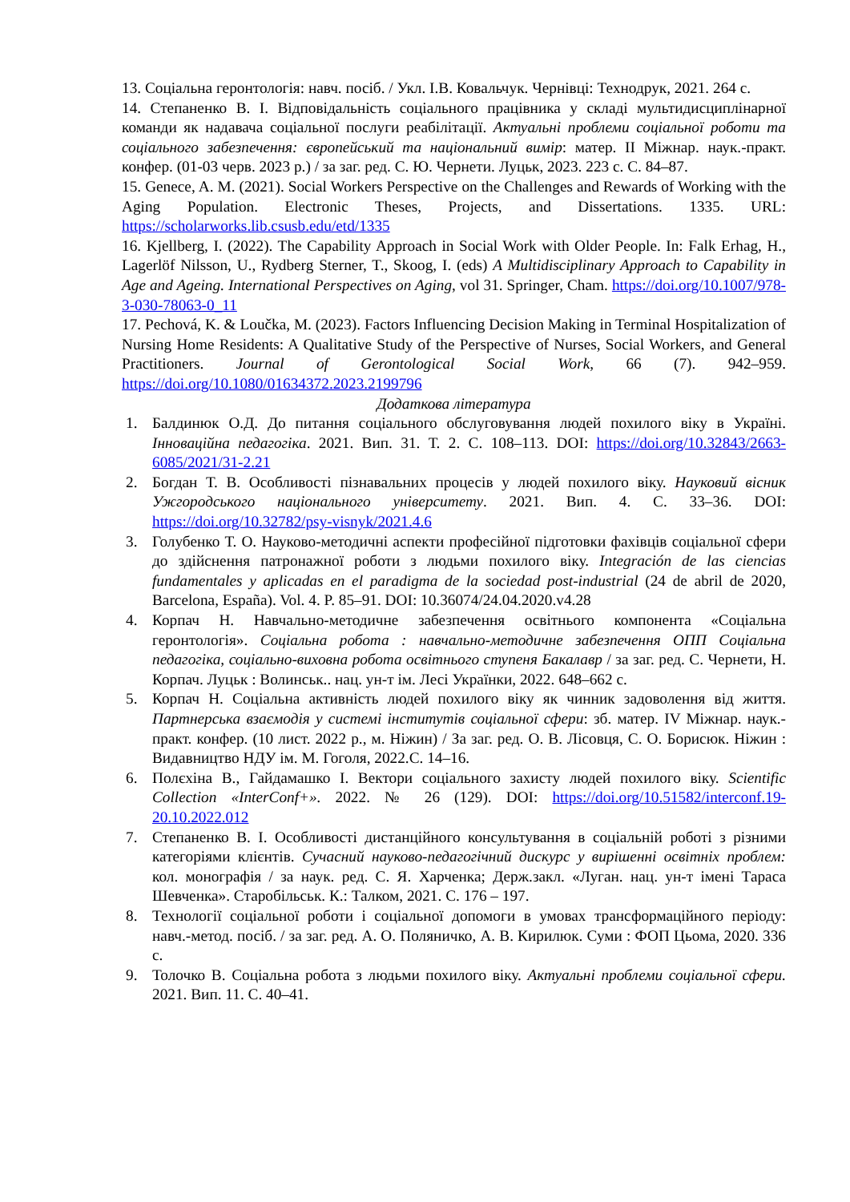13. Соціальна геронтологія: навч. посіб. / Укл. І.В. Ковальчук. Чернівці: Технодрук, 2021. 264 с.
14. Степаненко В. І. Відповідальність соціального працівника у складі мультидисциплінарної команди як надавача соціальної послуги реабілітації. Актуальні проблеми соціальної роботи та соціального забезпечення: європейський та національний вимір: матер. ІІ Міжнар. наук.-практ. конфер. (01-03 черв. 2023 р.) / за заг. ред. С. Ю. Чернети. Луцьк, 2023. 223 с. С. 84–87.
15. Genece, A. M. (2021). Social Workers Perspective on the Challenges and Rewards of Working with the Aging Population. Electronic Theses, Projects, and Dissertations. 1335. URL: https://scholarworks.lib.csusb.edu/etd/1335
16. Kjellberg, I. (2022). The Capability Approach in Social Work with Older People. In: Falk Erhag, H., Lagerlöf Nilsson, U., Rydberg Sterner, T., Skoog, I. (eds) A Multidisciplinary Approach to Capability in Age and Ageing. International Perspectives on Aging, vol 31. Springer, Cham. https://doi.org/10.1007/978-3-030-78063-0_11
17. Pechová, K. & Loučka, M. (2023). Factors Influencing Decision Making in Terminal Hospitalization of Nursing Home Residents: A Qualitative Study of the Perspective of Nurses, Social Workers, and General Practitioners. Journal of Gerontological Social Work, 66 (7). 942–959. https://doi.org/10.1080/01634372.2023.2199796
Додаткова література
1. Балдинюк О.Д. До питання соціального обслуговування людей похилого віку в Україні. Інноваційна педагогіка. 2021. Вип. 31. Т. 2. С. 108–113. DOI: https://doi.org/10.32843/2663-6085/2021/31-2.21
2. Богдан Т. В. Особливості пізнавальних процесів у людей похилого віку. Науковий вісник Ужгородського національного університету. 2021. Вип. 4. С. 33–36. DOI: https://doi.org/10.32782/psy-visnyk/2021.4.6
3. Голубенко Т. О. Науково-методичні аспекти професійної підготовки фахівців соціальної сфери до здійснення патронажної роботи з людьми похилого віку. Integración de las ciencias fundamentales y aplicadas en el paradigma de la sociedad post-industrial (24 de abril de 2020, Barcelona, España). Vol. 4. P. 85–91. DOI: 10.36074/24.04.2020.v4.28
4. Корпач Н. Навчально-методичне забезпечення освітнього компонента «Соціальна геронтологія». Соціальна робота : навчально-методичне забезпечення ОПП Соціальна педагогіка, соціально-виховна робота освітнього ступеня Бакалавр / за заг. ред. С. Чернети, Н. Корпач. Луцьк : Волинськ.. нац. ун-т ім. Лесі Українки, 2022. 648–662 с.
5. Корпач Н. Соціальна активність людей похилого віку як чинник задоволення від життя. Партнерська взаємодія у системі інститутів соціальної сфери: зб. матер. IV Міжнар. наук.-практ. конфер. (10 лист. 2022 р., м. Ніжин) / За заг. ред. О. В. Лісовця, С. О. Борисюк. Ніжин : Видавництво НДУ ім. М. Гоголя, 2022.С. 14–16.
6. Полєхіна В., Гайдамашко І. Вектори соціального захисту людей похилого віку. Scientific Collection «InterConf+». 2022. № 26 (129). DOI: https://doi.org/10.51582/interconf.19-20.10.2022.012
7. Степаненко В. І. Особливості дистанційного консультування в соціальній роботі з різними категоріями клієнтів. Сучасний науково-педагогічний дискурс у вирішенні освітніх проблем: кол. монографія / за наук. ред. С. Я. Харченка; Держ.закл. «Луган. нац. ун-т імені Тараса Шевченка». Старобільськ. К.: Талком, 2021. С. 176 – 197.
8. Технології соціальної роботи і соціальної допомоги в умовах трансформаційного періоду: навч.-метод. посіб. / за заг. ред. А. О. Поляничко, А. В. Кирилюк. Суми : ФОП Цьома, 2020. 336 с.
9. Толочко В. Соціальна робота з людьми похилого віку. Актуальні проблеми соціальної сфери. 2021. Вип. 11. С. 40–41.